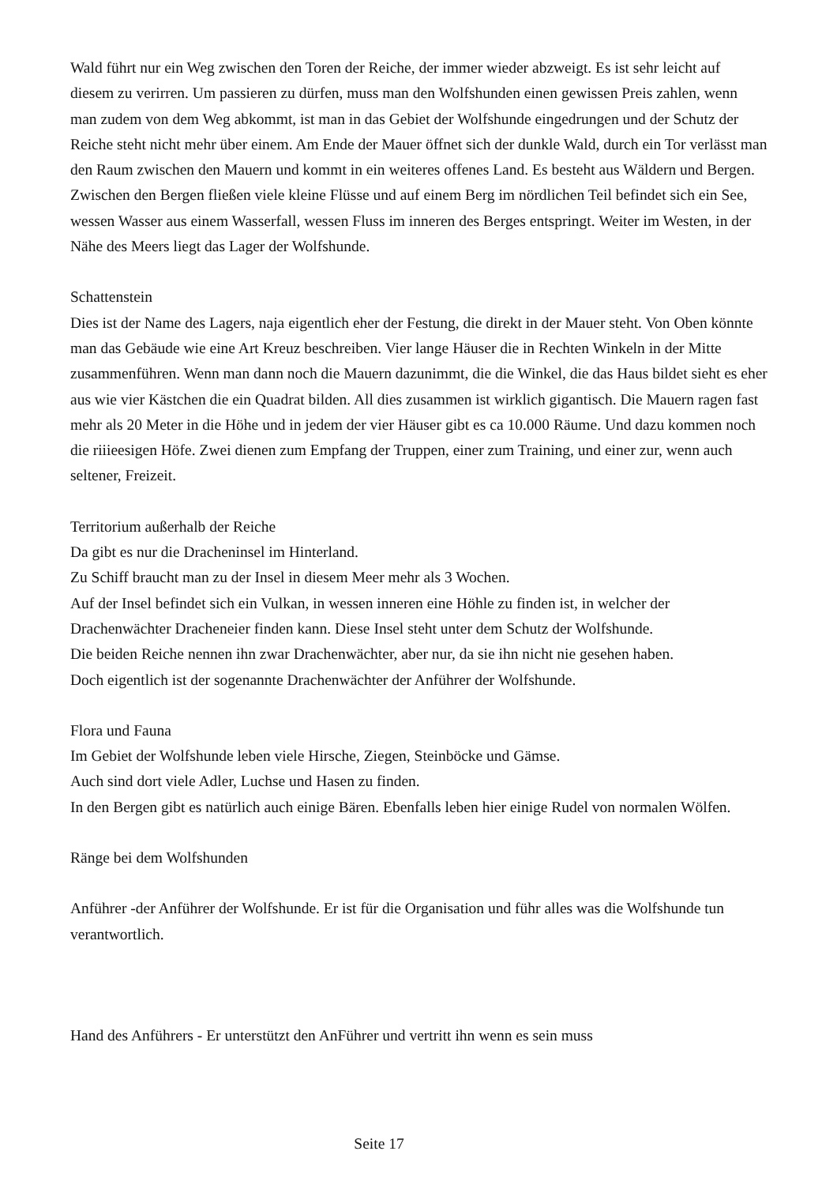Wald führt nur ein Weg zwischen den Toren der Reiche, der immer wieder abzweigt. Es ist sehr leicht auf diesem zu verirren. Um passieren zu dürfen, muss man den Wolfshunden einen gewissen Preis zahlen, wenn man zudem von dem Weg abkommt, ist man in das Gebiet der Wolfshunde eingedrungen und der Schutz der Reiche steht nicht mehr über einem. Am Ende der Mauer öffnet sich der dunkle Wald, durch ein Tor verlässt man den Raum zwischen den Mauern und kommt in ein weiteres offenes Land. Es besteht aus Wäldern und Bergen. Zwischen den Bergen fließen viele kleine Flüsse und auf einem Berg im nördlichen Teil befindet sich ein See, wessen Wasser aus einem Wasserfall, wessen Fluss im inneren des Berges entspringt. Weiter im Westen, in der Nähe des Meers liegt das Lager der Wolfshunde.
Schattenstein
Dies ist der Name des Lagers, naja eigentlich eher der Festung, die direkt in der Mauer steht. Von Oben könnte man das Gebäude wie eine Art Kreuz beschreiben. Vier lange Häuser die in Rechten Winkeln in der Mitte zusammenführen. Wenn man dann noch die Mauern dazunimmt, die die Winkel, die das Haus bildet sieht es eher aus wie vier Kästchen die ein Quadrat bilden. All dies zusammen ist wirklich gigantisch. Die Mauern ragen fast mehr als 20 Meter in die Höhe und in jedem der vier Häuser gibt es ca 10.000 Räume. Und dazu kommen noch die riiieesigen Höfe. Zwei dienen zum Empfang der Truppen, einer zum Training, und einer zur, wenn auch seltener, Freizeit.
Territorium außerhalb der Reiche
Da gibt es nur die Dracheninsel im Hinterland.
Zu Schiff braucht man zu der Insel in diesem Meer mehr als 3 Wochen.
Auf der Insel befindet sich ein Vulkan, in wessen inneren eine Höhle zu finden ist, in welcher der Drachenwächter Dracheneier finden kann. Diese Insel steht unter dem Schutz der Wolfshunde.
Die beiden Reiche nennen ihn zwar Drachenwächter, aber nur, da sie ihn nicht nie gesehen haben.
Doch eigentlich ist der sogenannte Drachenwächter der Anführer der Wolfshunde.
Flora und Fauna
Im Gebiet der Wolfshunde leben viele Hirsche, Ziegen, Steinböcke und Gämse.
Auch sind dort viele Adler, Luchse und Hasen zu finden.
In den Bergen gibt es natürlich auch einige Bären. Ebenfalls leben hier einige Rudel von normalen Wölfen.
Ränge bei dem Wolfshunden
Anführer -der Anführer der Wolfshunde. Er ist für die Organisation und führ alles was die Wolfshunde tun verantwortlich.
Hand des Anführers - Er unterstützt den AnFührer und vertritt ihn wenn es sein muss
Seite 17